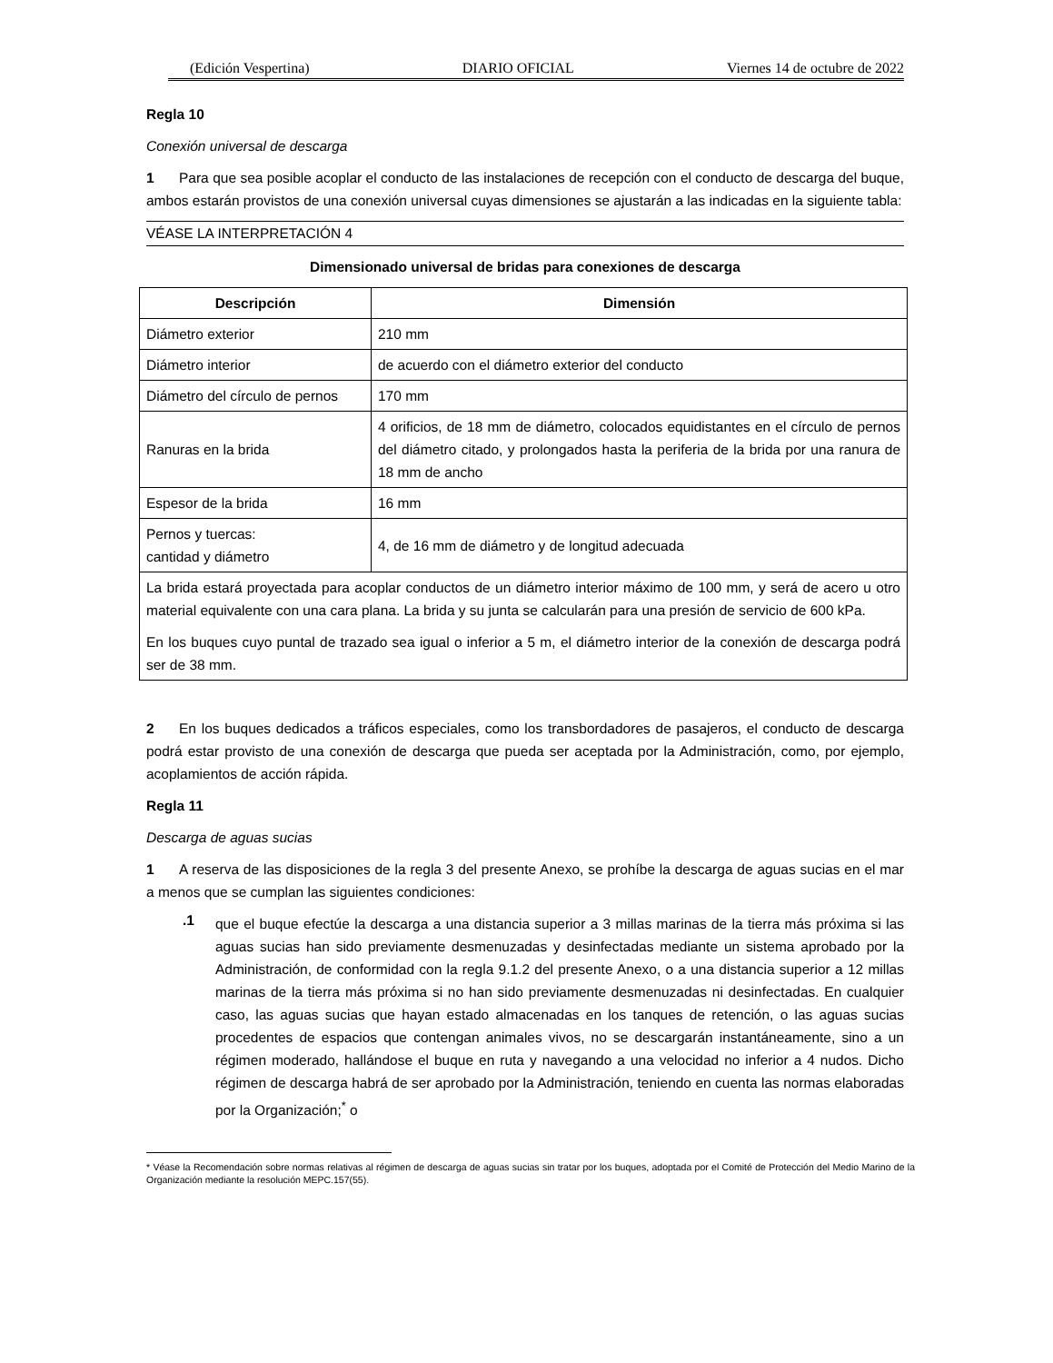(Edición Vespertina) DIARIO OFICIAL Viernes 14 de octubre de 2022
Regla 10
Conexión universal de descarga
1 Para que sea posible acoplar el conducto de las instalaciones de recepción con el conducto de descarga del buque, ambos estarán provistos de una conexión universal cuyas dimensiones se ajustarán a las indicadas en la siguiente tabla:
VÉASE LA INTERPRETACIÓN 4
Dimensionado universal de bridas para conexiones de descarga
| Descripción | Dimensión |
| --- | --- |
| Diámetro exterior | 210 mm |
| Diámetro interior | de acuerdo con el diámetro exterior del conducto |
| Diámetro del círculo de pernos | 170 mm |
| Ranuras en la brida | 4 orificios, de 18 mm de diámetro, colocados equidistantes en el círculo de pernos del diámetro citado, y prolongados hasta la periferia de la brida por una ranura de 18 mm de ancho |
| Espesor de la brida | 16 mm |
| Pernos y tuercas: cantidad y diámetro | 4, de 16 mm de diámetro y de longitud adecuada |
| La brida estará proyectada para acoplar conductos de un diámetro interior máximo de 100 mm, y será de acero u otro material equivalente con una cara plana. La brida y su junta se calcularán para una presión de servicio de 600 kPa. En los buques cuyo puntal de trazado sea igual o inferior a 5 m, el diámetro interior de la conexión de descarga podrá ser de 38 mm. | |
2 En los buques dedicados a tráficos especiales, como los transbordadores de pasajeros, el conducto de descarga podrá estar provisto de una conexión de descarga que pueda ser aceptada por la Administración, como, por ejemplo, acoplamientos de acción rápida.
Regla 11
Descarga de aguas sucias
1 A reserva de las disposiciones de la regla 3 del presente Anexo, se prohíbe la descarga de aguas sucias en el mar a menos que se cumplan las siguientes condiciones:
.1
que el buque efectúe la descarga a una distancia superior a 3 millas marinas de la tierra más próxima si las aguas sucias han sido previamente desmenuzadas y desinfectadas mediante un sistema aprobado por la Administración, de conformidad con la regla 9.1.2 del presente Anexo, o a una distancia superior a 12 millas marinas de la tierra más próxima si no han sido previamente desmenuzadas ni desinfectadas. En cualquier caso, las aguas sucias que hayan estado almacenadas en los tanques de retención, o las aguas sucias procedentes de espacios que contengan animales vivos, no se descargarán instantáneamente, sino a un régimen moderado, hallándose el buque en ruta y navegando a una velocidad no inferior a 4 nudos. Dicho régimen de descarga habrá de ser aprobado por la Administración, teniendo en cuenta las normas elaboradas por la Organización;<sup>*</sup> o
* Véase la Recomendación sobre normas relativas al régimen de descarga de aguas sucias sin tratar por los buques, adoptada por el Comité de Protección del Medio Marino de la Organización mediante la resolución MEPC.157(55).